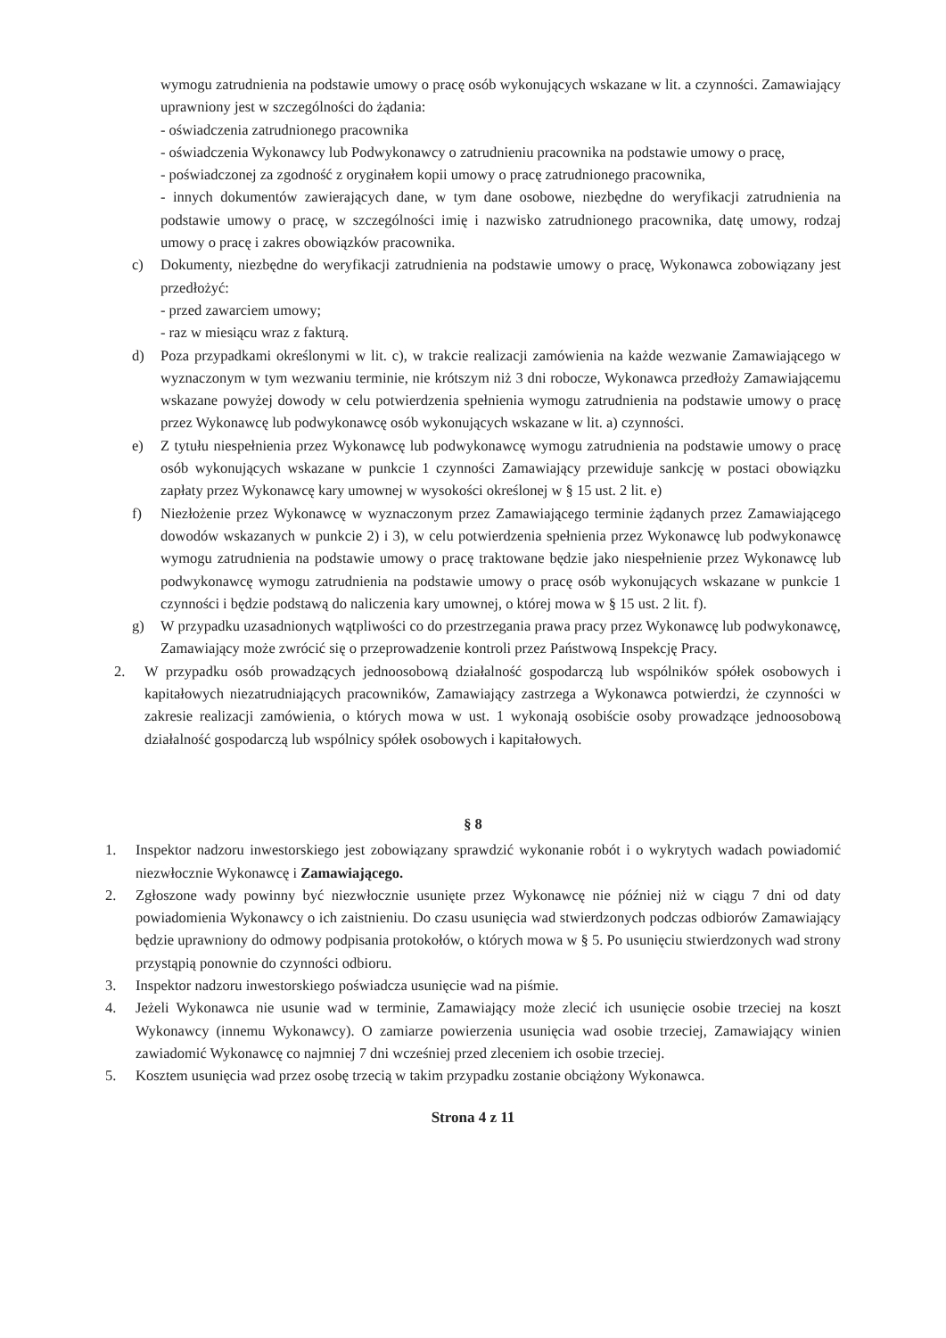wymogu zatrudnienia na podstawie umowy o pracę osób wykonujących wskazane w lit. a czynności. Zamawiający uprawniony jest w szczególności do żądania:
- oświadczenia zatrudnionego pracownika
- oświadczenia Wykonawcy lub Podwykonawcy o zatrudnieniu pracownika na podstawie umowy o pracę,
- poświadczonej za zgodność z oryginałem kopii umowy o pracę zatrudnionego pracownika,
- innych dokumentów zawierających dane, w tym dane osobowe, niezbędne do weryfikacji zatrudnienia na podstawie umowy o pracę, w szczególności imię i nazwisko zatrudnionego pracownika, datę umowy, rodzaj umowy o pracę i zakres obowiązków pracownika.
c) Dokumenty, niezbędne do weryfikacji zatrudnienia na podstawie umowy o pracę, Wykonawca zobowiązany jest przedłożyć:
- przed zawarciem umowy;
- raz w miesiącu wraz z fakturą.
d) Poza przypadkami określonymi w lit. c), w trakcie realizacji zamówienia na każde wezwanie Zamawiającego w wyznaczonym w tym wezwaniu terminie, nie krótszym niż 3 dni robocze, Wykonawca przedłoży Zamawiającemu wskazane powyżej dowody w celu potwierdzenia spełnienia wymogu zatrudnienia na podstawie umowy o pracę przez Wykonawcę lub podwykonawcę osób wykonujących wskazane w lit. a) czynności.
e) Z tytułu niespełnienia przez Wykonawcę lub podwykonawcę wymogu zatrudnienia na podstawie umowy o pracę osób wykonujących wskazane w punkcie 1 czynności Zamawiający przewiduje sankcję w postaci obowiązku zapłaty przez Wykonawcę kary umownej w wysokości określonej w § 15 ust. 2 lit. e)
f) Niezłożenie przez Wykonawcę w wyznaczonym przez Zamawiającego terminie żądanych przez Zamawiającego dowodów wskazanych w punkcie 2) i 3), w celu potwierdzenia spełnienia przez Wykonawcę lub podwykonawcę wymogu zatrudnienia na podstawie umowy o pracę traktowane będzie jako niespełnienie przez Wykonawcę lub podwykonawcę wymogu zatrudnienia na podstawie umowy o pracę osób wykonujących wskazane w punkcie 1 czynności i będzie podstawą do naliczenia kary umownej, o której mowa w § 15 ust. 2 lit. f).
g) W przypadku uzasadnionych wątpliwości co do przestrzegania prawa pracy przez Wykonawcę lub podwykonawcę, Zamawiający może zwrócić się o przeprowadzenie kontroli przez Państwową Inspekcję Pracy.
2. W przypadku osób prowadzących jednoosobową działalność gospodarczą lub wspólników spółek osobowych i kapitałowych niezatrudniających pracowników, Zamawiający zastrzega a Wykonawca potwierdzi, że czynności w zakresie realizacji zamówienia, o których mowa w ust. 1 wykonają osobiście osoby prowadzące jednoosobową działalność gospodarczą lub wspólnicy spółek osobowych i kapitałowych.
§ 8
1. Inspektor nadzoru inwestorskiego jest zobowiązany sprawdzić wykonanie robót i o wykrytych wadach powiadomić niezwłocznie Wykonawcę i Zamawiającego.
2. Zgłoszone wady powinny być niezwłocznie usunięte przez Wykonawcę nie później niż w ciągu 7 dni od daty powiadomienia Wykonawcy o ich zaistnieniu. Do czasu usunięcia wad stwierdzonych podczas odbiorów Zamawiający będzie uprawniony do odmowy podpisania protokołów, o których mowa w § 5. Po usunięciu stwierdzonych wad strony przystąpią ponownie do czynności odbioru.
3. Inspektor nadzoru inwestorskiego poświadcza usunięcie wad na piśmie.
4. Jeżeli Wykonawca nie usunie wad w terminie, Zamawiający może zlecić ich usunięcie osobie trzeciej na koszt Wykonawcy (innemu Wykonawcy). O zamiarze powierzenia usunięcia wad osobie trzeciej, Zamawiający winien zawiadomić Wykonawcę co najmniej 7 dni wcześniej przed zleceniem ich osobie trzeciej.
5. Kosztem usunięcia wad przez osobę trzecią w takim przypadku zostanie obciążony Wykonawca.
Strona 4 z 11